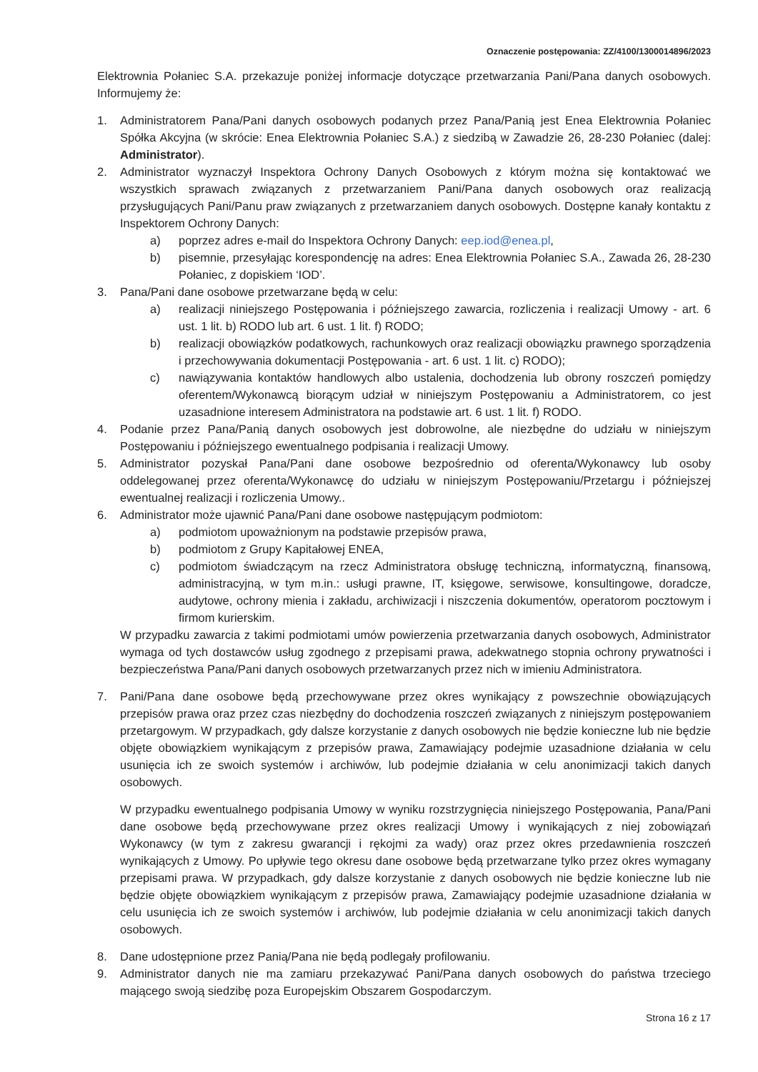Oznaczenie postępowania: ZZ/4100/1300014896/2023
Elektrownia Połaniec S.A. przekazuje poniżej informacje dotyczące przetwarzania Pani/Pana danych osobowych. Informujemy że:
1. Administratorem Pana/Pani danych osobowych podanych przez Pana/Panią jest Enea Elektrownia Połaniec Spółka Akcyjna (w skrócie: Enea Elektrownia Połaniec S.A.) z siedzibą w Zawadzie 26, 28-230 Połaniec (dalej: Administrator).
2. Administrator wyznaczył Inspektora Ochrony Danych Osobowych z którym można się kontaktować we wszystkich sprawach związanych z przetwarzaniem Pani/Pana danych osobowych oraz realizacją przysługujących Pani/Panu praw związanych z przetwarzaniem danych osobowych. Dostępne kanały kontaktu z Inspektorem Ochrony Danych:
a) poprzez adres e-mail do Inspektora Ochrony Danych: eep.iod@enea.pl,
b) pisemnie, przesyłając korespondencję na adres: Enea Elektrownia Połaniec S.A., Zawada 26, 28-230 Połaniec, z dopiskiem ‘IOD’.
3. Pana/Pani dane osobowe przetwarzane będą w celu:
a) realizacji niniejszego Postępowania i późniejszego zawarcia, rozliczenia i realizacji Umowy - art. 6 ust. 1 lit. b) RODO lub art. 6 ust. 1 lit. f) RODO;
b) realizacji obowiązków podatkowych, rachunkowych oraz realizacji obowiązku prawnego sporządzenia i przechowywania dokumentacji Postępowania - art. 6 ust. 1 lit. c) RODO);
c) nawiązywania kontaktów handlowych albo ustalenia, dochodzenia lub obrony roszczeń pomiędzy oferentem/Wykonawcą biorącym udział w niniejszym Postępowaniu a Administratorem, co jest uzasadnione interesem Administratora na podstawie art. 6 ust. 1 lit. f) RODO.
4. Podanie przez Pana/Panią danych osobowych jest dobrowolne, ale niezbędne do udziału w niniejszym Postępowaniu i późniejszego ewentualnego podpisania i realizacji Umowy.
5. Administrator pozyskał Pana/Pani dane osobowe bezpośrednio od oferenta/Wykonawcy lub osoby oddelegowanej przez oferenta/Wykonawcę do udziału w niniejszym Postępowaniu/Przetargu i późniejszej ewentualnej realizacji i rozliczenia Umowy..
6. Administrator może ujawnić Pana/Pani dane osobowe następującym podmiotom:
a) podmiotom upoważnionym na podstawie przepisów prawa,
b) podmiotom z Grupy Kapitałowej ENEA,
c) podmiotom świadczącym na rzecz Administratora obsługę techniczną, informatyczną, finansową, administracyjną, w tym m.in.: usługi prawne, IT, księgowe, serwisowe, konsultingowe, doradcze, audytowe, ochrony mienia i zakładu, archiwizacji i niszczenia dokumentów, operatorom pocztowym i firmom kurierskim.
W przypadku zawarcia z takimi podmiotami umów powierzenia przetwarzania danych osobowych, Administrator wymaga od tych dostawców usług zgodnego z przepisami prawa, adekwatnego stopnia ochrony prywatności i bezpieczeństwa Pana/Pani danych osobowych przetwarzanych przez nich w imieniu Administratora.
7. Pani/Pana dane osobowe będą przechowywane przez okres wynikający z powszechnie obowiązujących przepisów prawa oraz przez czas niezbędny do dochodzenia roszczeń związanych z niniejszym postępowaniem przetargowym. W przypadkach, gdy dalsze korzystanie z danych osobowych nie będzie konieczne lub nie będzie objęte obowiązkiem wynikającym z przepisów prawa, Zamawiający podejmie uzasadnione działania w celu usunięcia ich ze swoich systemów i archiwów, lub podejmie działania w celu anonimizacji takich danych osobowych.
W przypadku ewentualnego podpisania Umowy w wyniku rozstrzygnięcia niniejszego Postępowania, Pana/Pani dane osobowe będą przechowywane przez okres realizacji Umowy i wynikających z niej zobowiązań Wykonawcy (w tym z zakresu gwarancji i rękojmi za wady) oraz przez okres przedawnienia roszczeń wynikających z Umowy. Po upływie tego okresu dane osobowe będą przetwarzane tylko przez okres wymagany przepisami prawa. W przypadkach, gdy dalsze korzystanie z danych osobowych nie będzie konieczne lub nie będzie objęte obowiązkiem wynikającym z przepisów prawa, Zamawiający podejmie uzasadnione działania w celu usunięcia ich ze swoich systemów i archiwów, lub podejmie działania w celu anonimizacji takich danych osobowych.
8. Dane udostępnione przez Panią/Pana nie będą podlegały profilowaniu.
9. Administrator danych nie ma zamiaru przekazywać Pani/Pana danych osobowych do państwa trzeciego mającego swoją siedzibę poza Europejskim Obszarem Gospodarczym.
Strona 16 z 17
​